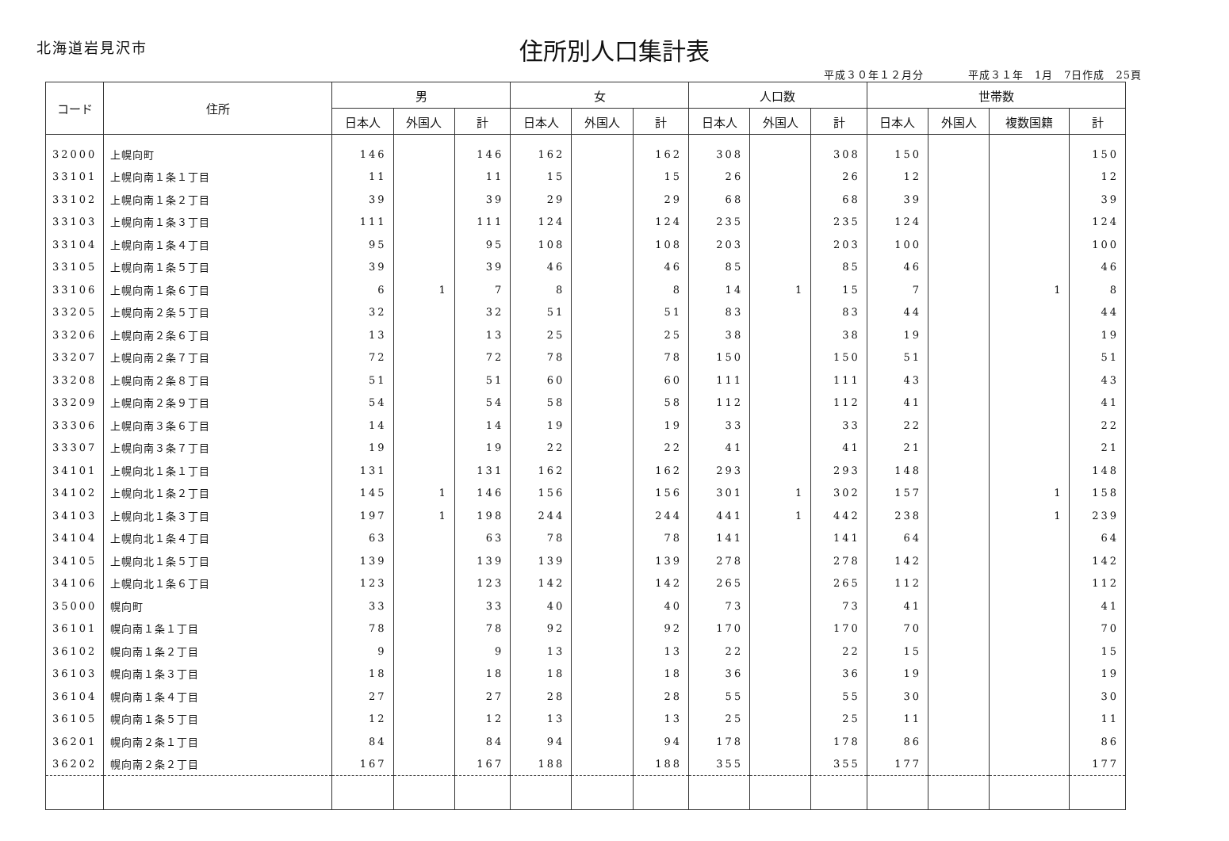北海道岩見沢市
住所別人口集計表
平成３０年１２月分　　　　平成３１年　1月　7日作成　25頁
| コード | 住所 | 男 | | | 女 | | | 人口数 | | | 世帯数 | | | |
| --- | --- | --- | --- | --- | --- | --- | --- | --- | --- | --- | --- | --- | --- | --- |
| | | 日本人 | 外国人 | 計 | 日本人 | 外国人 | 計 | 日本人 | 外国人 | 計 | 日本人 | 外国人 | 複数国籍 | 計 |
| 32000 | 上幌向町 | 146 | | 146 | 162 | | 162 | 308 | | 308 | 150 | | | 150 |
| 33101 | 上幌向南１条１丁目 | 11 | | 11 | 15 | | 15 | 26 | | 26 | 12 | | | 12 |
| 33102 | 上幌向南１条２丁目 | 39 | | 39 | 29 | | 29 | 68 | | 68 | 39 | | | 39 |
| 33103 | 上幌向南１条３丁目 | 111 | | 111 | 124 | | 124 | 235 | | 235 | 124 | | | 124 |
| 33104 | 上幌向南１条４丁目 | 95 | | 95 | 108 | | 108 | 203 | | 203 | 100 | | | 100 |
| 33105 | 上幌向南１条５丁目 | 39 | | 39 | 46 | | 46 | 85 | | 85 | 46 | | | 46 |
| 33106 | 上幌向南１条６丁目 | 6 | 1 | 7 | 8 | | 8 | 14 | 1 | 15 | 7 | | 1 | 8 |
| 33205 | 上幌向南２条５丁目 | 32 | | 32 | 51 | | 51 | 83 | | 83 | 44 | | | 44 |
| 33206 | 上幌向南２条６丁目 | 13 | | 13 | 25 | | 25 | 38 | | 38 | 19 | | | 19 |
| 33207 | 上幌向南２条７丁目 | 72 | | 72 | 78 | | 78 | 150 | | 150 | 51 | | | 51 |
| 33208 | 上幌向南２条８丁目 | 51 | | 51 | 60 | | 60 | 111 | | 111 | 43 | | | 43 |
| 33209 | 上幌向南２条９丁目 | 54 | | 54 | 58 | | 58 | 112 | | 112 | 41 | | | 41 |
| 33306 | 上幌向南３条６丁目 | 14 | | 14 | 19 | | 19 | 33 | | 33 | 22 | | | 22 |
| 33307 | 上幌向南３条７丁目 | 19 | | 19 | 22 | | 22 | 41 | | 41 | 21 | | | 21 |
| 34101 | 上幌向北１条１丁目 | 131 | | 131 | 162 | | 162 | 293 | | 293 | 148 | | | 148 |
| 34102 | 上幌向北１条２丁目 | 145 | 1 | 146 | 156 | | 156 | 301 | 1 | 302 | 157 | | 1 | 158 |
| 34103 | 上幌向北１条３丁目 | 197 | 1 | 198 | 244 | | 244 | 441 | 1 | 442 | 238 | | 1 | 239 |
| 34104 | 上幌向北１条４丁目 | 63 | | 63 | 78 | | 78 | 141 | | 141 | 64 | | | 64 |
| 34105 | 上幌向北１条５丁目 | 139 | | 139 | 139 | | 139 | 278 | | 278 | 142 | | | 142 |
| 34106 | 上幌向北１条６丁目 | 123 | | 123 | 142 | | 142 | 265 | | 265 | 112 | | | 112 |
| 35000 | 幌向町 | 33 | | 33 | 40 | | 40 | 73 | | 73 | 41 | | | 41 |
| 36101 | 幌向南１条１丁目 | 78 | | 78 | 92 | | 92 | 170 | | 170 | 70 | | | 70 |
| 36102 | 幌向南１条２丁目 | 9 | | 9 | 13 | | 13 | 22 | | 22 | 15 | | | 15 |
| 36103 | 幌向南１条３丁目 | 18 | | 18 | 18 | | 18 | 36 | | 36 | 19 | | | 19 |
| 36104 | 幌向南１条４丁目 | 27 | | 27 | 28 | | 28 | 55 | | 55 | 30 | | | 30 |
| 36105 | 幌向南１条５丁目 | 12 | | 12 | 13 | | 13 | 25 | | 25 | 11 | | | 11 |
| 36201 | 幌向南２条１丁目 | 84 | | 84 | 94 | | 94 | 178 | | 178 | 86 | | | 86 |
| 36202 | 幌向南２条２丁目 | 167 | | 167 | 188 | | 188 | 355 | | 355 | 177 | | | 177 |